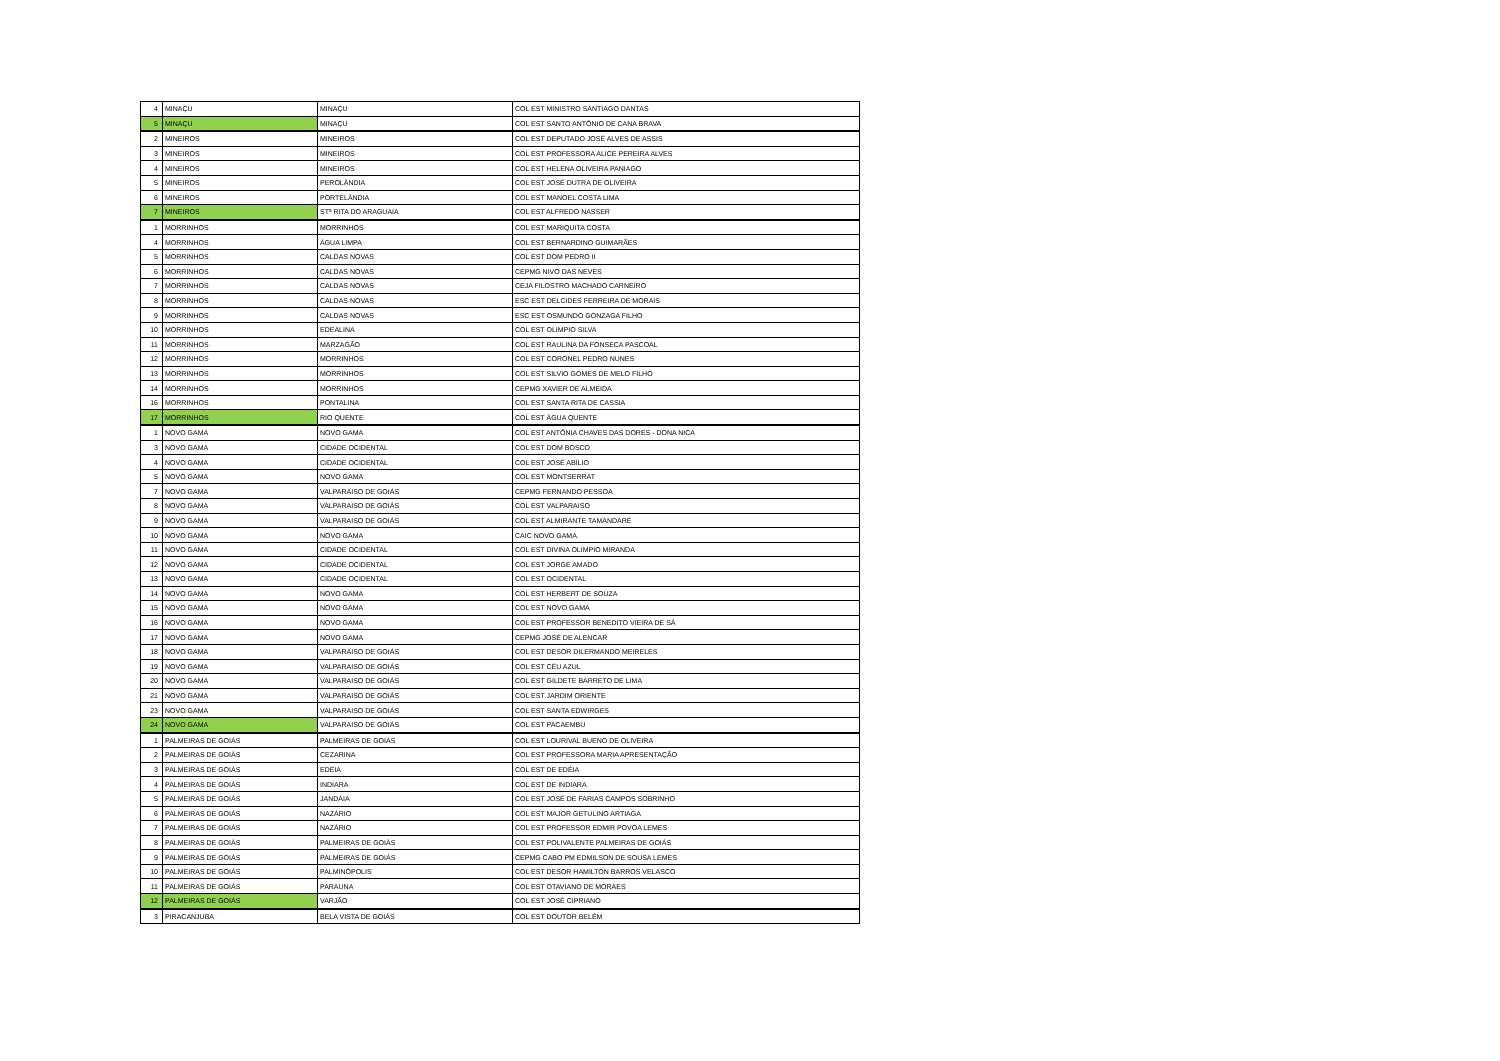| 4 | MINAÇU | MINAÇU | COL EST MINISTRO SANTIAGO DANTAS |
| 5 | MINAÇU | MINAÇU | COL EST SANTO ANTÔNIO DE CANA BRAVA |
| 2 | MINEIROS | MINEIROS | COL EST DEPUTADO JOSÉ ALVES DE ASSIS |
| 3 | MINEIROS | MINEIROS | COL EST PROFESSORA ALICE PEREIRA ALVES |
| 4 | MINEIROS | MINEIROS | COL EST HELENA OLIVEIRA PANIAGO |
| 5 | MINEIROS | PEROLÂNDIA | COL EST JOSÉ DUTRA DE OLIVEIRA |
| 6 | MINEIROS | PORTELÂNDIA | COL EST MANOEL COSTA LIMA |
| 7 | MINEIROS | STª RITA DO ARAGUAIA | COL EST ALFREDO NASSER |
| 1 | MORRINHOS | MORRINHOS | COL EST MARIQUITA COSTA |
| 4 | MORRINHOS | ÁGUA LIMPA | COL EST BERNARDINO GUIMARÃES |
| 5 | MORRINHOS | CALDAS NOVAS | COL EST DOM PEDRO II |
| 6 | MORRINHOS | CALDAS NOVAS | CEPMG NIVO DAS NEVES |
| 7 | MORRINHOS | CALDAS NOVAS | CEJA FILOSTRO MACHADO CARNEIRO |
| 8 | MORRINHOS | CALDAS NOVAS | ESC EST DELCIDES FERREIRA DE MORAIS |
| 9 | MORRINHOS | CALDAS NOVAS | ESC EST OSMUNDO GONZAGA FILHO |
| 10 | MORRINHOS | EDEALINA | COL EST OLIMPIO SILVA |
| 11 | MORRINHOS | MARZAGÃO | COL EST RAULINA DA FONSECA PASCOAL |
| 12 | MORRINHOS | MORRINHOS | COL EST CORONEL PEDRO NUNES |
| 13 | MORRINHOS | MORRINHOS | COL EST SILVIO GOMES DE MELO FILHO |
| 14 | MORRINHOS | MORRINHOS | CEPMG XAVIER DE ALMEIDA |
| 16 | MORRINHOS | PONTALINA | COL EST SANTA RITA DE CASSIA |
| 17 | MORRINHOS | RIO QUENTE | COL EST ÁGUA QUENTE |
| 1 | NOVO GAMA | NOVO GAMA | COL EST ANTÔNIA CHAVES DAS DORES - DONA NICA |
| 3 | NOVO GAMA | CIDADE OCIDENTAL | COL EST DOM BOSCO |
| 4 | NOVO GAMA | CIDADE OCIDENTAL | COL EST JOSÉ ABÍLIO |
| 5 | NOVO GAMA | NOVO GAMA | COL EST MONTSERRAT |
| 7 | NOVO GAMA | VALPARAISO DE GOIÁS | CEPMG FERNANDO PESSOA |
| 8 | NOVO GAMA | VALPARAISO DE GOIÁS | COL EST VALPARAISO |
| 9 | NOVO GAMA | VALPARAISO DE GOIÁS | COL EST ALMIRANTE TAMANDARÉ |
| 10 | NOVO GAMA | NOVO GAMA | CAIC NOVO GAMA |
| 11 | NOVO GAMA | CIDADE OCIDENTAL | COL EST DIVINA OLIMPIO MIRANDA |
| 12 | NOVO GAMA | CIDADE OCIDENTAL | COL EST JORGE AMADO |
| 13 | NOVO GAMA | CIDADE OCIDENTAL | COL EST OCIDENTAL |
| 14 | NOVO GAMA | NOVO GAMA | COL EST HERBERT DE SOUZA |
| 15 | NOVO GAMA | NOVO GAMA | COL EST NOVO GAMA |
| 16 | NOVO GAMA | NOVO GAMA | COL EST PROFESSOR BENEDITO VIEIRA DE SÁ |
| 17 | NOVO GAMA | NOVO GAMA | CEPMG JOSÉ DE ALENCAR |
| 18 | NOVO GAMA | VALPARAISO DE GOIÁS | COL EST DESOR DILERMANDO MEIRELES |
| 19 | NOVO GAMA | VALPARAISO DE GOIÁS | COL EST CÉU AZUL |
| 20 | NOVO GAMA | VALPARAISO DE GOIÁS | COL EST GILDETE BARRETO DE LIMA |
| 21 | NOVO GAMA | VALPARAISO DE GOIÁS | COL EST JARDIM ORIENTE |
| 23 | NOVO GAMA | VALPARAISO DE GOIÁS | COL EST SANTA EDWIRGES |
| 24 | NOVO GAMA | VALPARAISO DE GOIÁS | COL EST PACAEMBU |
| 1 | PALMEIRAS DE GOIÁS | PALMEIRAS DE GOIÁS | COL EST LOURIVAL BUENO DE OLIVEIRA |
| 2 | PALMEIRAS DE GOIÁS | CEZARINA | COL EST PROFESSORA MARIA APRESENTAÇÃO |
| 3 | PALMEIRAS DE GOIÁS | EDÉIA | COL EST DE EDÉIA |
| 4 | PALMEIRAS DE GOIÁS | INDIARA | COL EST DE INDIARA |
| 5 | PALMEIRAS DE GOIÁS | JANDÁIA | COL EST JOSÉ DE FARIAS CAMPOS SOBRINHO |
| 6 | PALMEIRAS DE GOIÁS | NAZÁRIO | COL EST MAJOR GETULINO ARTIAGA |
| 7 | PALMEIRAS DE GOIÁS | NAZÁRIO | COL EST PROFESSOR EDMIR POVOA LEMES |
| 8 | PALMEIRAS DE GOIÁS | PALMEIRAS DE GOIÁS | COL EST POLIVALENTE PALMEIRAS DE GOIÁS |
| 9 | PALMEIRAS DE GOIÁS | PALMEIRAS DE GOIÁS | CEPMG CABO PM EDMILSON DE SOUSA LEMES |
| 10 | PALMEIRAS DE GOIÁS | PALMINÓPOLIS | COL EST DESOR HAMILTON BARROS VELASCO |
| 11 | PALMEIRAS DE GOIÁS | PARAUNA | COL EST OTAVIANO DE MORAES |
| 12 | PALMEIRAS DE GOIÁS | VARJÃO | COL EST JOSÉ CIPRIANO |
| 3 | PIRACANJUBA | BELA VISTA DE GOIÁS | COL EST DOUTOR BELÉM |